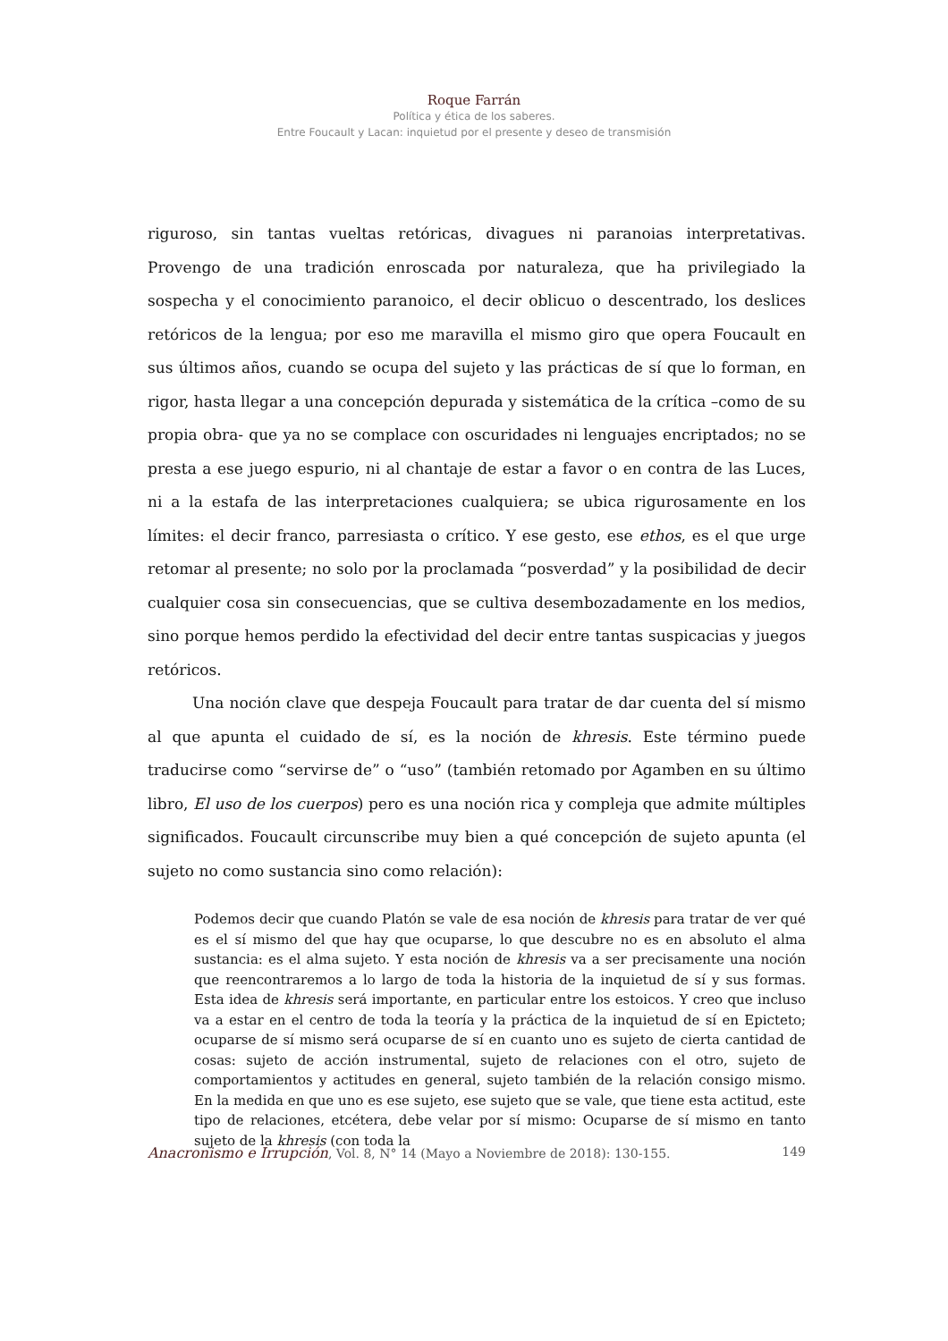Roque Farrán
Política y ética de los saberes.
Entre Foucault y Lacan: inquietud por el presente y deseo de transmisión
riguroso, sin tantas vueltas retóricas, divagues ni paranoias interpretativas. Provengo de una tradición enroscada por naturaleza, que ha privilegiado la sospecha y el conocimiento paranoico, el decir oblicuo o descentrado, los deslices retóricos de la lengua; por eso me maravilla el mismo giro que opera Foucault en sus últimos años, cuando se ocupa del sujeto y las prácticas de sí que lo forman, en rigor, hasta llegar a una concepción depurada y sistemática de la crítica –como de su propia obra- que ya no se complace con oscuridades ni lenguajes encriptados; no se presta a ese juego espurio, ni al chantaje de estar a favor o en contra de las Luces, ni a la estafa de las interpretaciones cualquiera; se ubica rigurosamente en los límites: el decir franco, parresiasta o crítico. Y ese gesto, ese ethos, es el que urge retomar al presente; no solo por la proclamada “posverdad” y la posibilidad de decir cualquier cosa sin consecuencias, que se cultiva desembozadamente en los medios, sino porque hemos perdido la efectividad del decir entre tantas suspicacias y juegos retóricos.
Una noción clave que despeja Foucault para tratar de dar cuenta del sí mismo al que apunta el cuidado de sí, es la noción de khresis. Este término puede traducirse como “servirse de” o “uso” (también retomado por Agamben en su último libro, El uso de los cuerpos) pero es una noción rica y compleja que admite múltiples significados. Foucault circunscribe muy bien a qué concepción de sujeto apunta (el sujeto no como sustancia sino como relación):
Podemos decir que cuando Platón se vale de esa noción de khresis para tratar de ver qué es el sí mismo del que hay que ocuparse, lo que descubre no es en absoluto el alma sustancia: es el alma sujeto. Y esta noción de khresis va a ser precisamente una noción que reencontraremos a lo largo de toda la historia de la inquietud de sí y sus formas. Esta idea de khresis será importante, en particular entre los estoicos. Y creo que incluso va a estar en el centro de toda la teoría y la práctica de la inquietud de sí en Epicteto; ocuparse de sí mismo será ocuparse de sí en cuanto uno es sujeto de cierta cantidad de cosas: sujeto de acción instrumental, sujeto de relaciones con el otro, sujeto de comportamientos y actitudes en general, sujeto también de la relación consigo mismo. En la medida en que uno es ese sujeto, ese sujeto que se vale, que tiene esta actitud, este tipo de relaciones, etcétera, debe velar por sí mismo: Ocuparse de sí mismo en tanto sujeto de la khresis (con toda la
Anacronismo e Irrupción, Vol. 8, N° 14 (Mayo a Noviembre de 2018): 130-155. 149